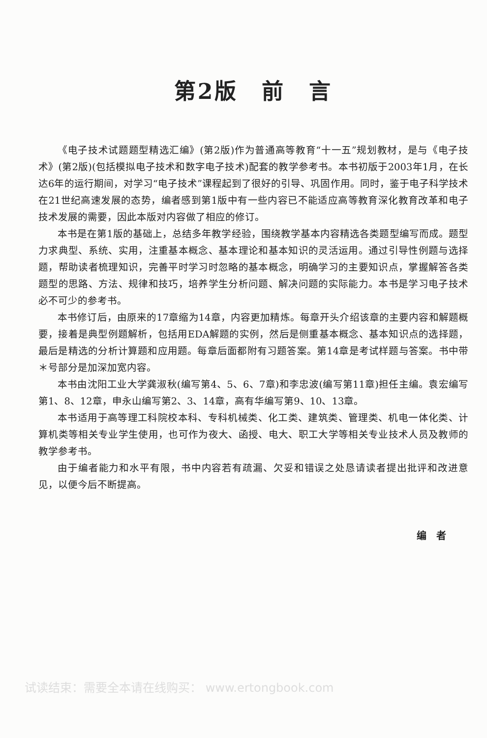第2版　前　言
《电子技术试题题型精选汇编》(第2版)作为普通高等教育“十一五”规划教材，是与《电子技术》(第2版)(包括模拟电子技术和数字电子技术)配套的教学参考书。本书初版于2003年1月，在长达6年的运行期间，对学习“电子技术”课程起到了很好的引导、巩固作用。同时，鉴于电子科学技术在21世纪高速发展的态势，编者感到第1版中有一些内容已不能适应高等教育深化教育改革和电子技术发展的需要，因此本版对内容做了相应的修订。
本书是在第1版的基础上，总结多年教学经验，围绕教学基本内容精选各类题型编写而成。题型力求典型、系统、实用，注重基本概念、基本理论和基本知识的灵活运用。通过引导性例题与选择题，帮助读者梳理知识，完善平时学习时忽略的基本概念，明确学习的主要知识点，掌握解答各类题型的思路、方法、规律和技巧，培养学生分析问题、解决问题的实际能力。本书是学习电子技术必不可少的参考书。
本书修订后，由原来的17章缩为14章，内容更加精炼。每章开头介绍该章的主要内容和解题概要，接着是典型例题解析，包括用EDA解题的实例，然后是侧重基本概念、基本知识点的选择题，最后是精选的分析计算题和应用题。每章后面都附有习题答案。第14章是考试样题与答案。书中带＊号部分是加深加宽内容。
本书由沈阳工业大学龚淑秋(编写第4、5、6、7章)和李忠波(编写第11章)担任主编。袁宏编写第1、8、12章，申永山编写第2、3、14章，高有华编写第9、10、13章。
本书适用于高等理工科院校本科、专科机械类、化工类、建筑类、管理类、机电一体化类、计算机类等相关专业学生使用，也可作为夜大、函授、电大、职工大学等相关专业技术人员及教师的教学参考书。
由于编者能力和水平有限，书中内容若有疏漏、欠妥和错误之处恳请读者提出批评和改进意见，以便今后不断提高。
编　者
试读结束：需要全本请在线购买： www.ertongbook.com